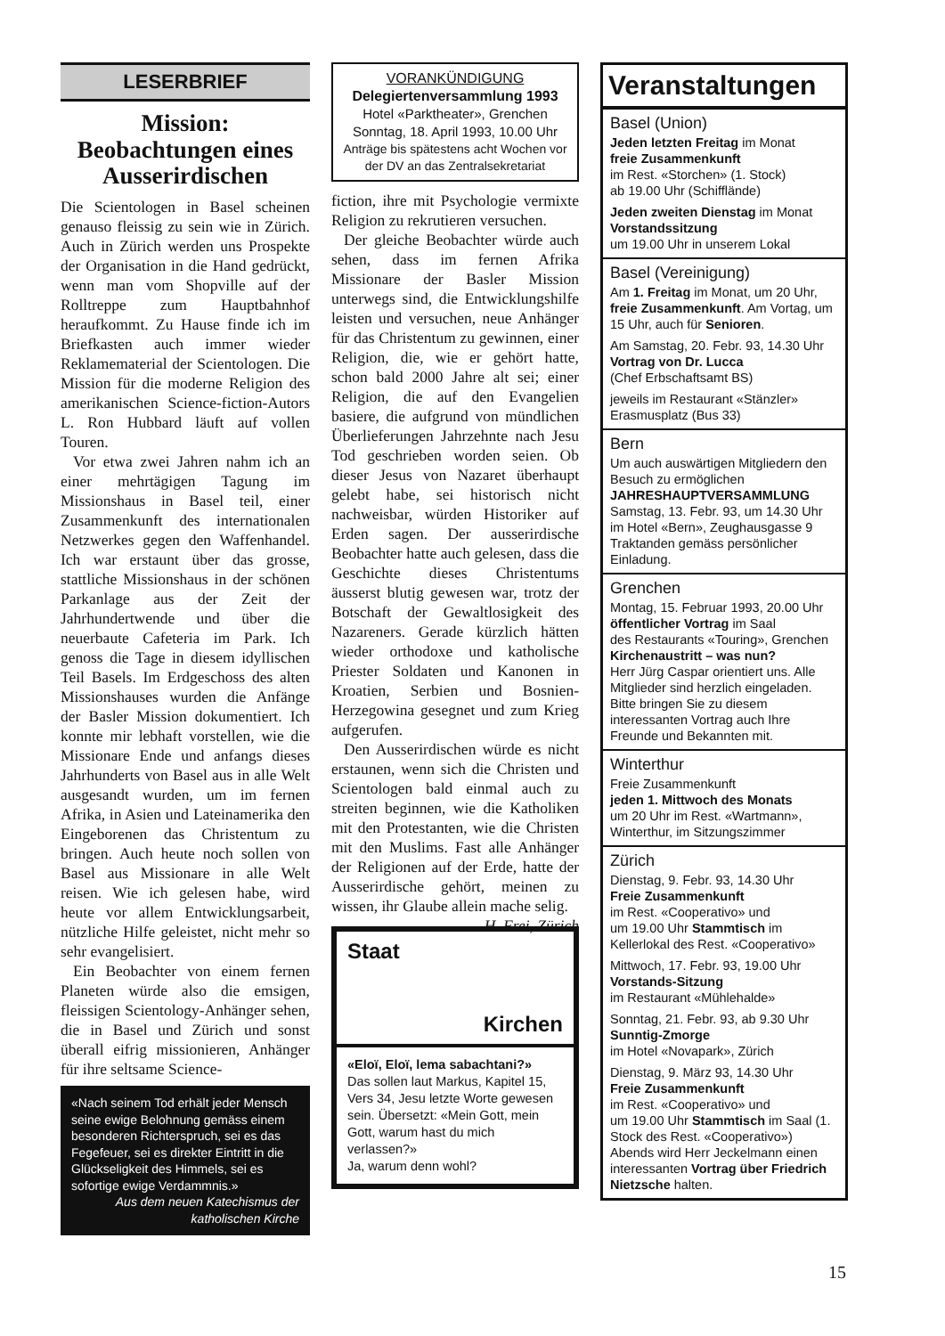LESERBRIEF
Mission:
Beobachtungen eines Ausserirdischen
Die Scientologen in Basel scheinen genauso fleissig zu sein wie in Zürich. Auch in Zürich werden uns Prospekte der Organisation in die Hand gedrückt, wenn man vom Shopville auf der Rolltreppe zum Hauptbahnhof heraufkommt. Zu Hause finde ich im Briefkasten auch immer wieder Reklamematerial der Scientologen. Die Mission für die moderne Religion des amerikanischen Science-fiction-Autors L. Ron Hubbard läuft auf vollen Touren.
Vor etwa zwei Jahren nahm ich an einer mehrtägigen Tagung im Missionshaus in Basel teil, einer Zusammenkunft des internationalen Netzwerkes gegen den Waffenhandel. Ich war erstaunt über das grosse, stattliche Missionshaus in der schönen Parkanlage aus der Zeit der Jahrhundertwende und über die neuerbaute Cafeteria im Park. Ich genoss die Tage in diesem idyllischen Teil Basels. Im Erdgeschoss des alten Missionshauses wurden die Anfänge der Basler Mission dokumentiert. Ich konnte mir lebhaft vorstellen, wie die Missionare Ende und anfangs dieses Jahrhunderts von Basel aus in alle Welt ausgesandt wurden, um im fernen Afrika, in Asien und Lateinamerika den Eingeborenen das Christentum zu bringen. Auch heute noch sollen von Basel aus Missionare in alle Welt reisen. Wie ich gelesen habe, wird heute vor allem Entwicklungsarbeit, nützliche Hilfe geleistet, nicht mehr so sehr evangelisiert.
Ein Beobachter von einem fernen Planeten würde also die emsigen, fleissigen Scientology-Anhänger sehen, die in Basel und Zürich und sonst überall eifrig missionieren, Anhänger für ihre seltsame Science-
«Nach seinem Tod erhält jeder Mensch seine ewige Belohnung gemäss einem besonderen Richterspruch, sei es das Fegefeuer, sei es direkter Eintritt in die Glückseligkeit des Himmels, sei es sofortige ewige Verdammnis.»
Aus dem neuen Katechismus der katholischen Kirche
VORANKÜNDIGUNG
Delegiertenversammlung 1993
Hotel «Parktheater», Grenchen
Sonntag, 18. April 1993, 10.00 Uhr
Anträge bis spätestens acht Wochen vor der DV an das Zentralsekretariat
fiction, ihre mit Psychologie vermixte Religion zu rekrutieren versuchen.
Der gleiche Beobachter würde auch sehen, dass im fernen Afrika Missionare der Basler Mission unterwegs sind, die Entwicklungshilfe leisten und versuchen, neue Anhänger für das Christentum zu gewinnen, einer Religion, die, wie er gehört hatte, schon bald 2000 Jahre alt sei; einer Religion, die auf den Evangelien basiere, die aufgrund von mündlichen Überlieferungen Jahrzehnte nach Jesu Tod geschrieben worden seien. Ob dieser Jesus von Nazaret überhaupt gelebt habe, sei historisch nicht nachweisbar, würden Historiker auf Erden sagen. Der ausserirdische Beobachter hatte auch gelesen, dass die Geschichte dieses Christentums äusserst blutig gewesen war, trotz der Botschaft der Gewaltlosigkeit des Nazareners. Gerade kürzlich hätten wieder orthodoxe und katholische Priester Soldaten und Kanonen in Kroatien, Serbien und Bosnien-Herzegowina gesegnet und zum Krieg aufgerufen.
Den Ausserirdischen würde es nicht erstaunen, wenn sich die Christen und Scientologen bald einmal auch zu streiten beginnen, wie die Katholiken mit den Protestanten, wie die Christen mit den Muslims. Fast alle Anhänger der Religionen auf der Erde, hatte der Ausserirdische gehört, meinen zu wissen, ihr Glaube allein mache selig. H. Frei, Zürich
Staat
Kirchen
«Eloï, Eloï, lema sabachtani?»
Das sollen laut Markus, Kapitel 15, Vers 34, Jesu letzte Worte gewesen sein. Übersetzt: «Mein Gott, mein Gott, warum hast du mich verlassen?»
Ja, warum denn wohl?
Veranstaltungen
Basel (Union)
Jeden letzten Freitag im Monat
freie Zusammenkunft
im Rest. «Storchen» (1. Stock)
ab 19.00 Uhr (Schifflände)
Jeden zweiten Dienstag im Monat
Vorstandssitzung
um 19.00 Uhr in unserem Lokal
Basel (Vereinigung)
Am 1. Freitag im Monat, um 20 Uhr, freie Zusammenkunft. Am Vortag, um 15 Uhr, auch für Senioren.
Am Samstag, 20. Febr. 93, 14.30 Uhr
Vortrag von Dr. Lucca
(Chef Erbschaftsamt BS)
jeweils im Restaurant «Stänzler»
Erasmusplatz (Bus 33)
Bern
Um auch auswärtigen Mitgliedern den Besuch zu ermöglichen
JAHRESHAUPTVERSAMMLUNG
Samstag, 13. Febr. 93, um 14.30 Uhr
im Hotel «Bern», Zeughausgasse 9
Traktanden gemäss persönlicher Einladung.
Grenchen
Montag, 15. Februar 1993, 20.00 Uhr
öffentlicher Vortrag im Saal
des Restaurants «Touring», Grenchen
Kirchenaustritt – was nun?
Herr Jürg Caspar orientiert uns. Alle Mitglieder sind herzlich eingeladen. Bitte bringen Sie zu diesem interessanten Vortrag auch Ihre Freunde und Bekannten mit.
Winterthur
Freie Zusammenkunft
jeden 1. Mittwoch des Monats
um 20 Uhr im Rest. «Wartmann», Winterthur, im Sitzungszimmer
Zürich
Dienstag, 9. Febr. 93, 14.30 Uhr
Freie Zusammenkunft
im Rest. «Cooperativo» und
um 19.00 Uhr Stammtisch im Kellerlokal des Rest. «Cooperativo»
Mittwoch, 17. Febr. 93, 19.00 Uhr
Vorstands-Sitzung
im Restaurant «Mühlehalde»
Sonntag, 21. Febr. 93, ab 9.30 Uhr
Sunntig-Zmorge
im Hotel «Novapark», Zürich
Dienstag, 9. März 93, 14.30 Uhr
Freie Zusammenkunft
im Rest. «Cooperativo» und
um 19.00 Uhr Stammtisch im Saal (1. Stock des Rest. «Cooperativo»)
Abends wird Herr Jeckelmann einen interessanten Vortrag über Friedrich Nietzsche halten.
15